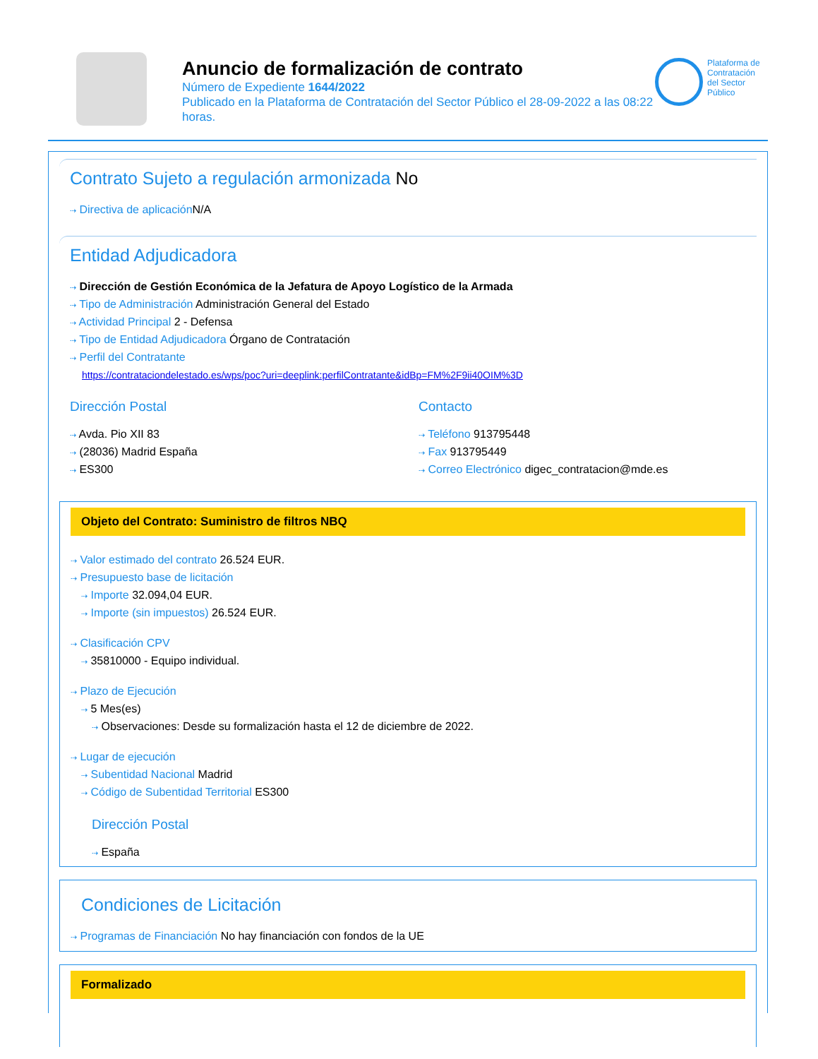Anuncio de formalización de contrato
Número de Expediente 1644/2022
Publicado en la Plataforma de Contratación del Sector Público el 28-09-2022 a las 08:22 horas.
Plataforma de Contratación del Sector Público
Contrato Sujeto a regulación armonizada No
⇢ Directiva de aplicación N/A
Entidad Adjudicadora
⇢ Dirección de Gestión Económica de la Jefatura de Apoyo Logístico de la Armada
⇢ Tipo de Administración Administración General del Estado
⇢ Actividad Principal 2 - Defensa
⇢ Tipo de Entidad Adjudicadora Órgano de Contratación
⇢ Perfil del Contratante
https://contrataciondelestado.es/wps/poc?uri=deeplink:perfilContratante&idBp=FM%2F9ii40OIM%3D
Dirección Postal
⇢ Avda. Pio XII 83
⇢ (28036) Madrid España
⇢ ES300
Contacto
⇢ Teléfono 913795448
⇢ Fax 913795449
⇢ Correo Electrónico digec_contratacion@mde.es
Objeto del Contrato: Suministro de filtros NBQ
⇢ Valor estimado del contrato 26.524 EUR.
⇢ Presupuesto base de licitación
⇢ Importe 32.094,04 EUR.
⇢ Importe (sin impuestos) 26.524 EUR.
⇢ Clasificación CPV
⇢ 35810000 - Equipo individual.
⇢ Plazo de Ejecución
⇢ 5 Mes(es)
⇢ Observaciones: Desde su formalización hasta el 12 de diciembre de 2022.
⇢ Lugar de ejecución
⇢ Subentidad Nacional Madrid
⇢ Código de Subentidad Territorial ES300
Dirección Postal
⇢ España
Condiciones de Licitación
⇢ Programas de Financiación No hay financiación con fondos de la UE
Formalizado